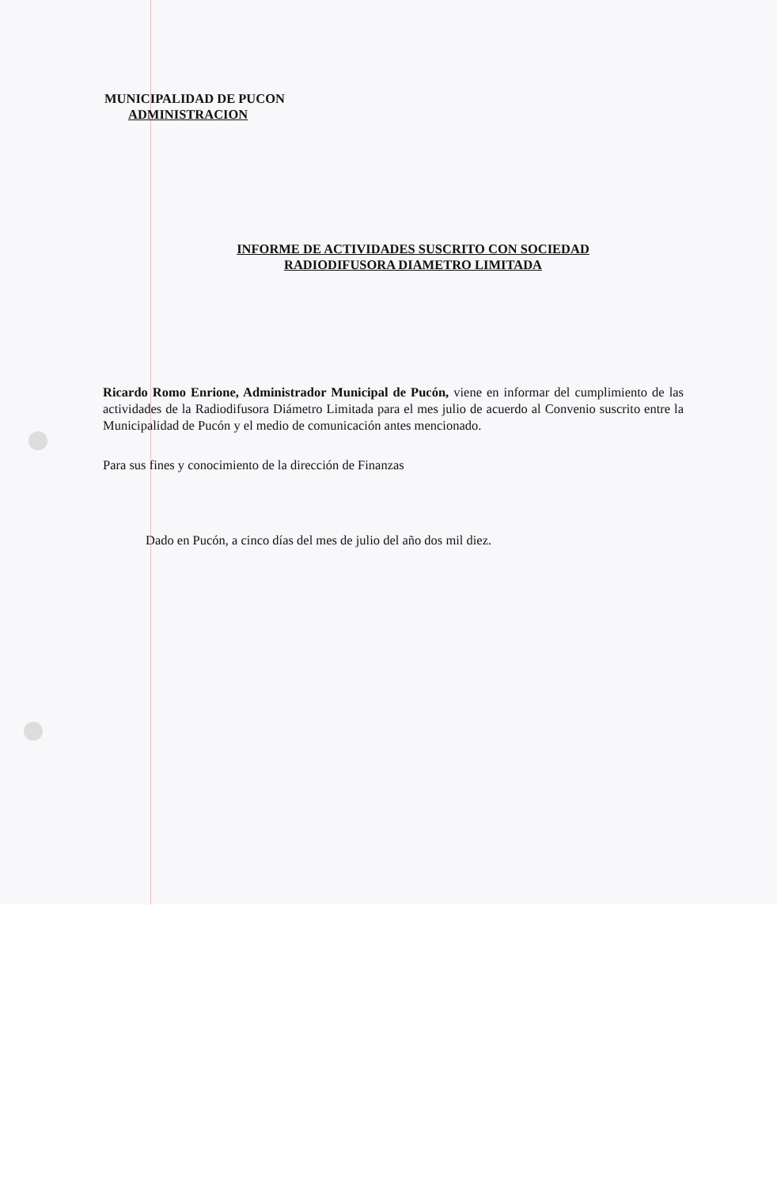MUNICIPALIDAD DE PUCON
ADMINISTRACION
INFORME DE ACTIVIDADES SUSCRITO CON SOCIEDAD
RADIODIFUSORA DIAMETRO LIMITADA
Ricardo Romo Enrione, Administrador Municipal de Pucón, viene en informar del cumplimiento de las actividades de la Radiodifusora Diámetro Limitada para el mes julio de acuerdo al Convenio suscrito entre la Municipalidad de Pucón y el medio de comunicación antes mencionado.
Para sus fines y conocimiento de la dirección de Finanzas
Dado en Pucón, a cinco días del mes de julio del año dos mil diez.